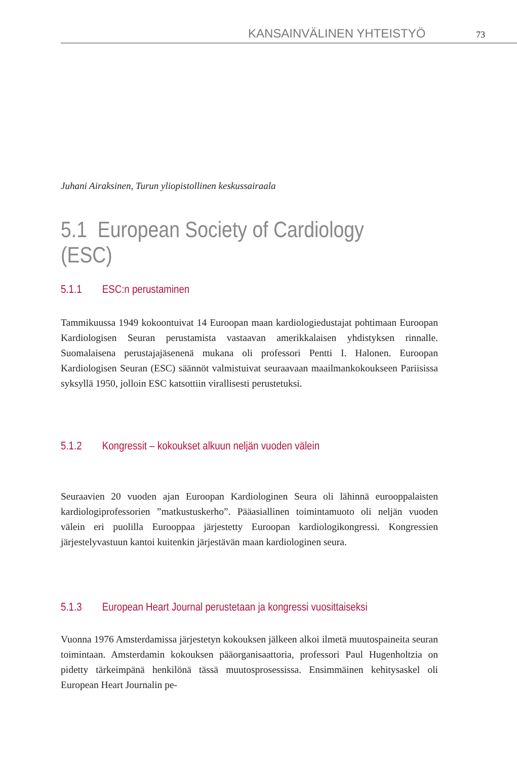KANSAINVÄLINEN YHTEISTYÖ 73
Juhani Airaksinen, Turun yliopistollinen keskussairaala
5.1 European Society of Cardiology (ESC)
5.1.1 ESC:n perustaminen
Tammikuussa 1949 kokoontuivat 14 Euroopan maan kardiologiedustajat pohtimaan Euroopan Kardiologisen Seuran perustamista vastaavan amerikkalaisen yhdistyksen rinnalle. Suomalaisena perustajajäsenenä mukana oli professori Pentti I. Halonen. Euroopan Kardiologisen Seuran (ESC) säännöt valmistuivat seuraavaan maailmankokoukseen Pariisissa syksyllä 1950, jolloin ESC katsottiin virallisesti perustetuksi.
5.1.2 Kongressit – kokoukset alkuun neljän vuoden välein
Seuraavien 20 vuoden ajan Euroopan Kardiologinen Seura oli lähinnä eurooppalaisten kardiologiprofessorien ”matkustuskerho”. Pääasiallinen toimintamuoto oli neljän vuoden välein eri puolilla Eurooppaa järjestetty Euroopan kardiologikongressi. Kongressien järjestelyvastuun kantoi kuitenkin järjestävän maan kardiologinen seura.
5.1.3 European Heart Journal perustetaan ja kongressi vuosittaiseksi
Vuonna 1976 Amsterdamissa järjestetyn kokouksen jälkeen alkoi ilmetä muutospaineita seuran toimintaan. Amsterdamin kokouksen pääorganisaattoria, professori Paul Hugenholtzia on pidetty tärkeimpänä henkilönä tässä muutosprosessissa. Ensimmäinen kehitysaskel oli European Heart Journalin pe-